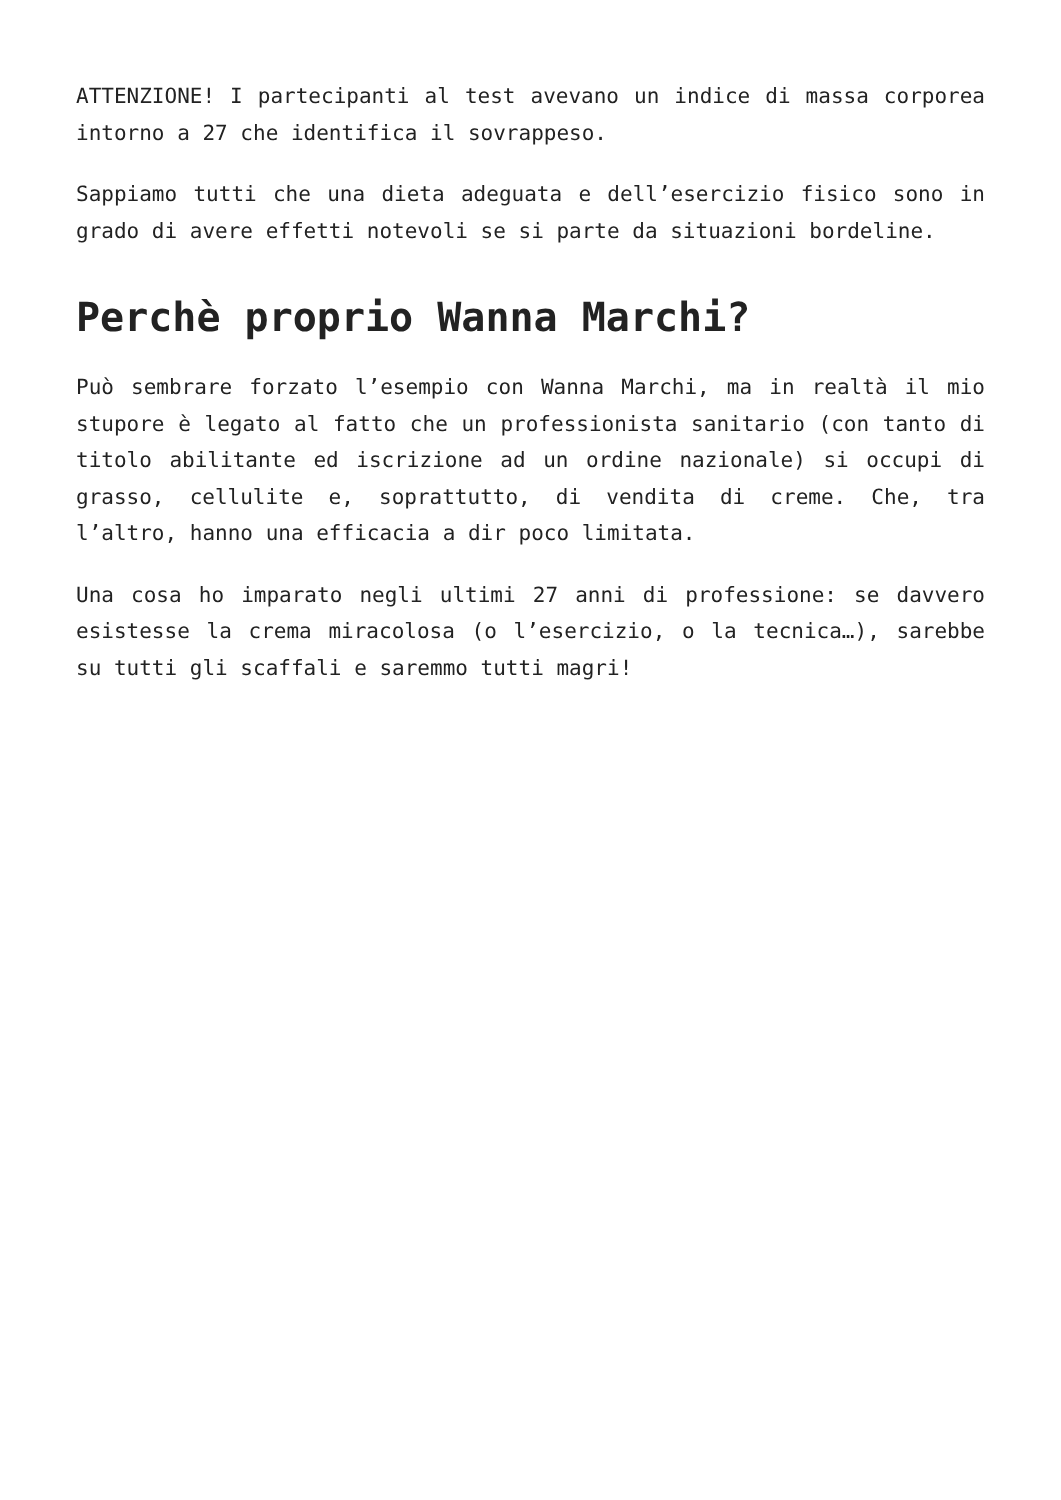ATTENZIONE! I partecipanti al test avevano un indice di massa corporea intorno a 27 che identifica il sovrappeso.
Sappiamo tutti che una dieta adeguata e dell’esercizio fisico sono in grado di avere effetti notevoli se si parte da situazioni bordeline.
Perchè proprio Wanna Marchi?
Può sembrare forzato l’esempio con Wanna Marchi, ma in realtà il mio stupore è legato al fatto che un professionista sanitario (con tanto di titolo abilitante ed iscrizione ad un ordine nazionale) si occupi di grasso, cellulite e, soprattutto, di vendita di creme. Che, tra l’altro, hanno una efficacia a dir poco limitata.
Una cosa ho imparato negli ultimi 27 anni di professione: se davvero esistesse la crema miracolosa (o l’esercizio, o la tecnica…), sarebbe su tutti gli scaffali e saremmo tutti magri!